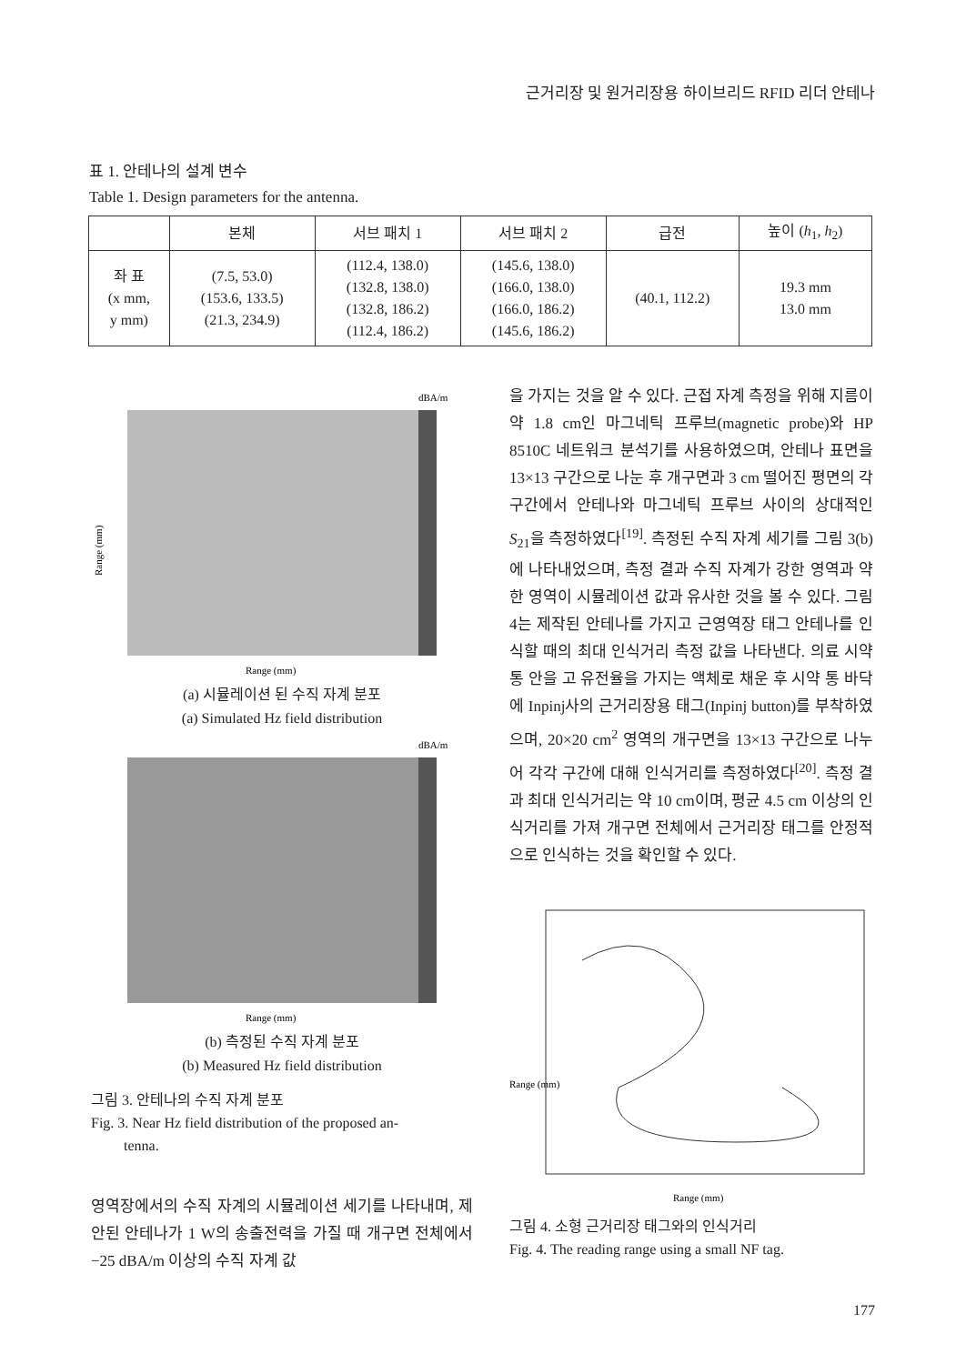근거리장 및 원거리장용 하이브리드 RFID 리더 안테나
표 1. 안테나의 설계 변수
Table 1. Design parameters for the antenna.
| | 본체 | 서브 패치 1 | 서브 패치 2 | 급전 | 높이 ( h<sub>1</sub>, h<sub>2</sub>) |
| --- | --- | --- | --- | --- | --- |
| 좌 표 (x mm, y mm) | (7.5, 53.0) (153.6, 133.5) (21.3, 234.9) | (112.4, 138.0) (132.8, 138.0) (132.8, 186.2) (112.4, 186.2) | (145.6, 138.0) (166.0, 138.0) (166.0, 186.2) (145.6, 186.2) | (40.1, 112.2) | 19.3 mm 13.0 mm |
Range (mm)
Range (mm)
dBA/m
(a) 시뮬레이션 된 수직 자계 분포
(a) Simulated Hz field distribution
Range (mm)
dBA/m
(b) 측정된 수직 자계 분포
(b) Measured Hz field distribution
그림 3. 안테나의 수직 자계 분포
Fig. 3. Near Hz field distribution of the proposed an-
tenna.
영역장에서의 수직 자계의 시뮬레이션 세기를 나타내며, 제안된 안테나가 1 W의 송출전력을 가질 때 개구면 전체에서 −25 dBA/m 이상의 수직 자계 값
을 가지는 것을 알 수 있다. 근접 자계 측정을 위해 지름이 약 1.8 cm인 마그네틱 프루브(magnetic probe)와 HP 8510C 네트워크 분석기를 사용하였으며, 안테나 표면을 13×13 구간으로 나눈 후 개구면과 3 cm 떨어진 평면의 각 구간에서 안테나와 마그네틱 프루브 사이의 상대적인 S<sub>21</sub>을 측정하였다<sup>[19]</sup>. 측정된 수직 자계 세기를 그림 3(b)에 나타내었으며, 측정 결과 수직 자계가 강한 영역과 약한 영역이 시뮬레이션 값과 유사한 것을 볼 수 있다. 그림 4는 제작된 안테나를 가지고 근영역장 태그 안테나를 인식할 때의 최대 인식거리 측정 값을 나타낸다. 의료 시약 통 안을 고 유전율을 가지는 액체로 채운 후 시약 통 바닥에 Inpinj사의 근거리장용 태그(Inpinj button)를 부착하였으며, 20×20 cm<sup>2</sup> 영역의 개구면을 13×13 구간으로 나누어 각각 구간에 대해 인식거리를 측정하였다<sup>[20]</sup>. 측정 결과 최대 인식거리는 약 10 cm이며, 평균 4.5 cm 이상의 인식거리를 가져 개구면 전체에서 근거리장 태그를 안정적으로 인식하는 것을 확인할 수 있다.
Range (mm)
Range (mm)
그림 4. 소형 근거리장 태그와의 인식거리
Fig. 4. The reading range using a small NF tag.
177